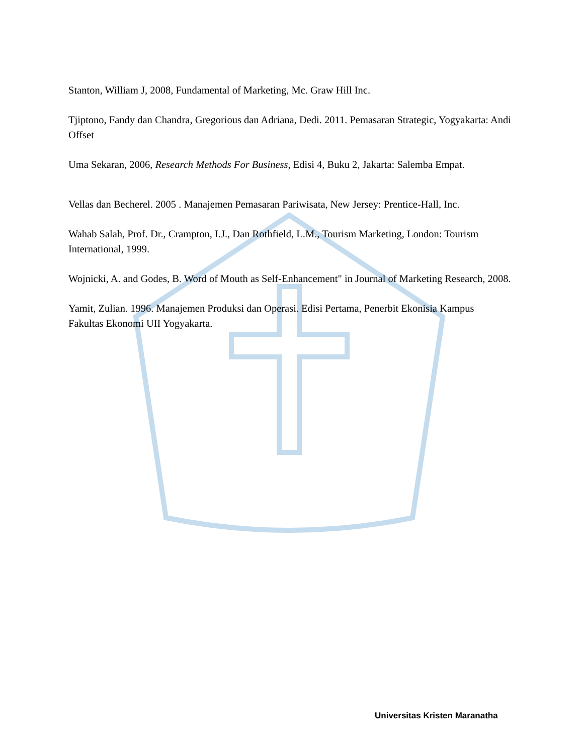Stanton, William J, 2008, Fundamental of Marketing, Mc. Graw Hill Inc.
Tjiptono, Fandy dan Chandra, Gregorious dan Adriana, Dedi. 2011. Pemasaran Strategic, Yogyakarta: Andi Offset
Uma Sekaran, 2006, Research Methods For Business, Edisi 4, Buku 2, Jakarta: Salemba Empat.
Vellas dan Becherel. 2005 . Manajemen Pemasaran Pariwisata, New Jersey: Prentice-Hall, Inc.
Wahab Salah, Prof. Dr., Crampton, I.J., Dan Rothfield, L.M., Tourism Marketing, London: Tourism International, 1999.
Wojnicki, A. and Godes, B. Word of Mouth as Self-Enhancement" in Journal of Marketing Research, 2008.
Yamit, Zulian. 1996. Manajemen Produksi dan Operasi. Edisi Pertama, Penerbit Ekonisia Kampus Fakultas Ekonomi UII Yogyakarta.
Universitas Kristen Maranatha